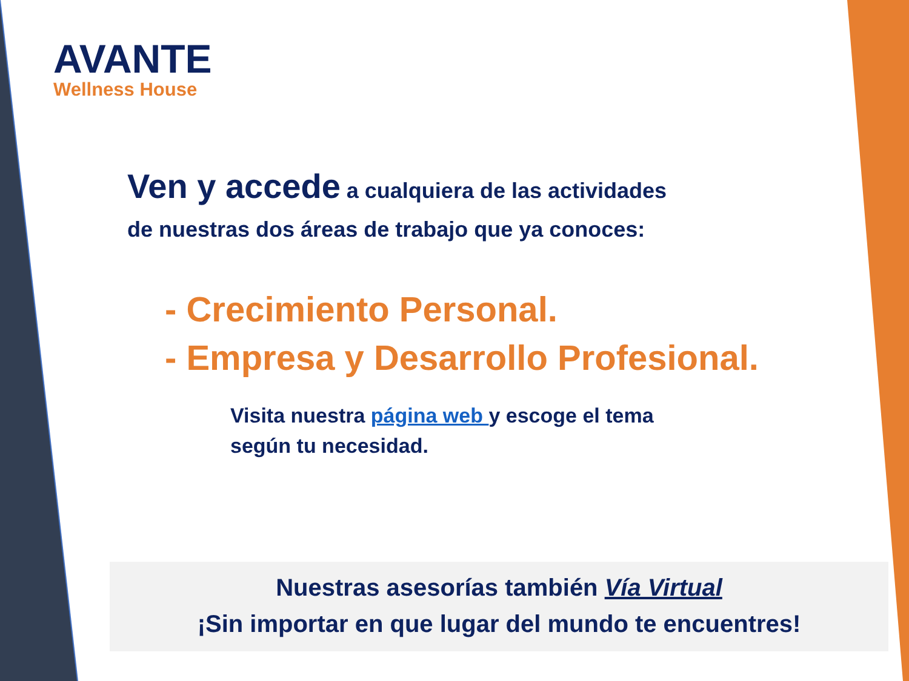AVANTE
Wellness House
Ven y accede a cualquiera de las actividades
de nuestras dos áreas de trabajo que ya conoces:
- Crecimiento Personal.
- Empresa y Desarrollo Profesional.
Visita nuestra página web y escoge el tema
según tu necesidad.
Nuestras asesorías también Vía Virtual
¡Sin importar en que lugar del mundo te encuentres!